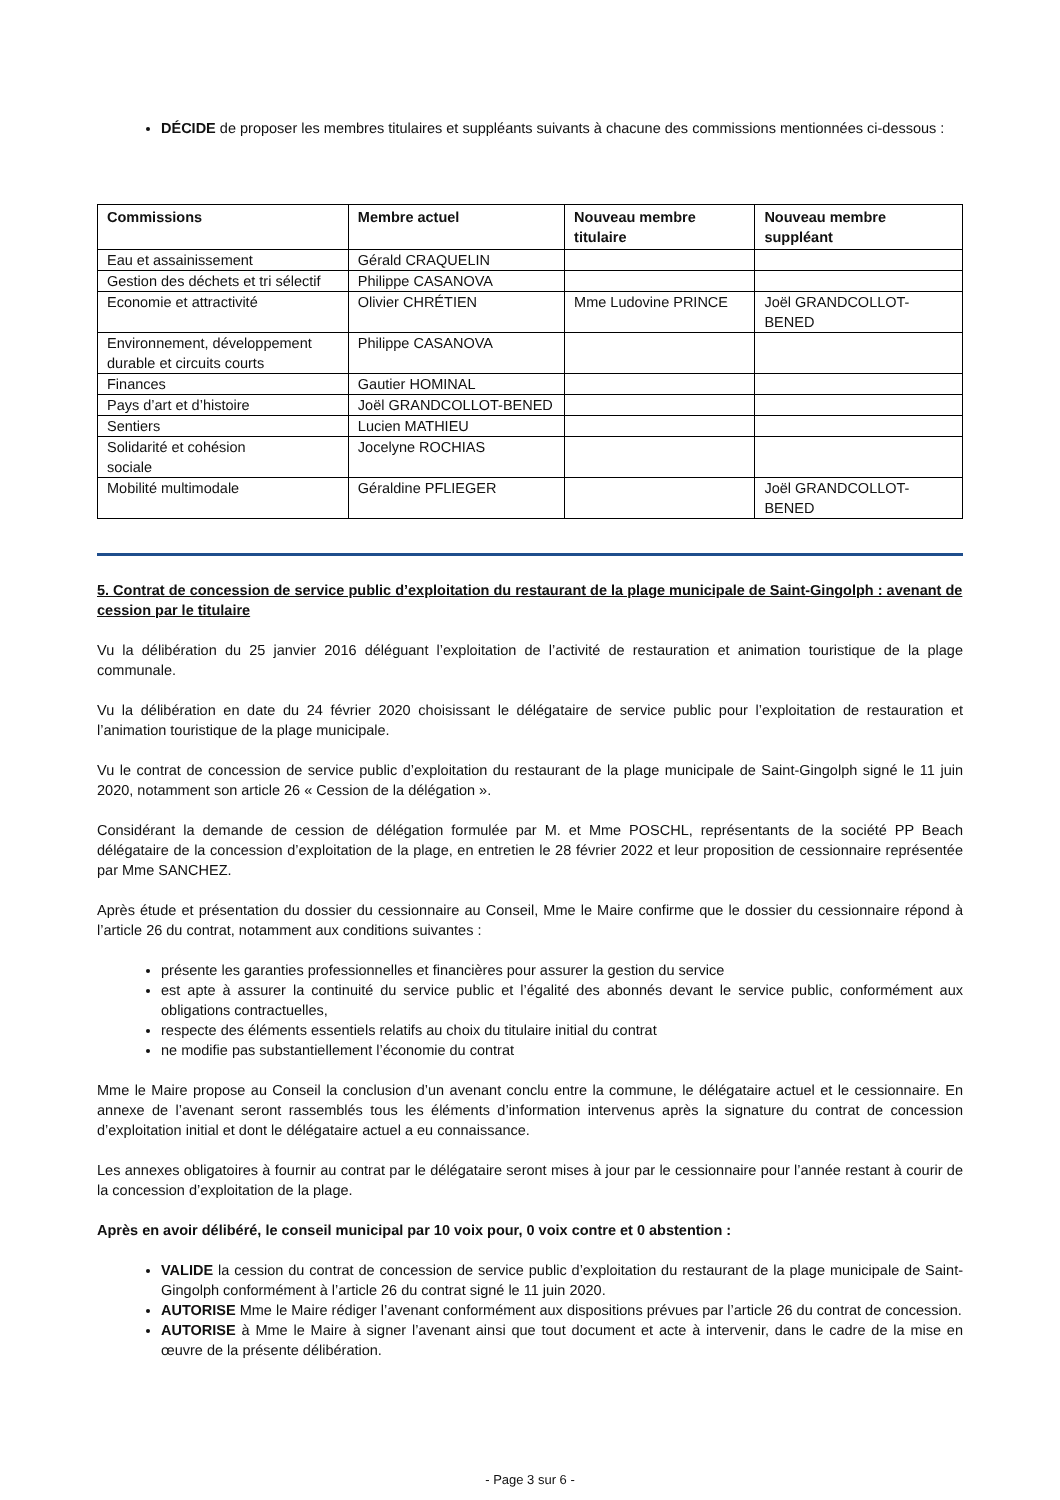DÉCIDE de proposer les membres titulaires et suppléants suivants à chacune des commissions mentionnées ci-dessous :
| Commissions | Membre actuel | Nouveau membre titulaire | Nouveau membre suppléant |
| --- | --- | --- | --- |
| Eau et assainissement | Gérald CRAQUELIN | | |
| Gestion des déchets et tri sélectif | Philippe CASANOVA | | |
| Economie et attractivité | Olivier CHRÉTIEN | Mme Ludovine PRINCE | Joël GRANDCOLLOT-BENED |
| Environnement, développement durable et circuits courts | Philippe CASANOVA | | |
| Finances | Gautier HOMINAL | | |
| Pays d’art et d’histoire | Joël GRANDCOLLOT-BENED | | |
| Sentiers | Lucien MATHIEU | | |
| Solidarité et cohésion sociale | Jocelyne ROCHIAS | | |
| Mobilité multimodale | Géraldine PFLIEGER | | Joël GRANDCOLLOT-BENED |
5. Contrat de concession de service public d’exploitation du restaurant de la plage municipale de Saint-Gingolph : avenant de cession par le titulaire
Vu la délibération du 25 janvier 2016 déléguant l’exploitation de l’activité de restauration et animation touristique de la plage communale.
Vu la délibération en date du 24 février 2020 choisissant le délégataire de service public pour l’exploitation de restauration et l’animation touristique de la plage municipale.
Vu le contrat de concession de service public d’exploitation du restaurant de la plage municipale de Saint-Gingolph signé le 11 juin 2020, notamment son article 26 « Cession de la délégation ».
Considérant la demande de cession de délégation formulée par M. et Mme POSCHL, représentants de la société PP Beach délégataire de la concession d’exploitation de la plage, en entretien le 28 février 2022 et leur proposition de cessionnaire représentée par Mme SANCHEZ.
Après étude et présentation du dossier du cessionnaire au Conseil, Mme le Maire confirme que le dossier du cessionnaire répond à l’article 26 du contrat, notamment aux conditions suivantes :
présente les garanties professionnelles et financières pour assurer la gestion du service
est apte à assurer la continuité du service public et l’égalité des abonnés devant le service public, conformément aux obligations contractuelles,
respecte des éléments essentiels relatifs au choix du titulaire initial du contrat
ne modifie pas substantiellement l’économie du contrat
Mme le Maire propose au Conseil la conclusion d’un avenant conclu entre la commune, le délégataire actuel et le cessionnaire. En annexe de l’avenant seront rassemblés tous les éléments d’information intervenus après la signature du contrat de concession d’exploitation initial et dont le délégataire actuel a eu connaissance.
Les annexes obligatoires à fournir au contrat par le délégataire seront mises à jour par le cessionnaire pour l’année restant à courir de la concession d’exploitation de la plage.
Après en avoir délibéré, le conseil municipal par 10 voix pour, 0 voix contre et 0 abstention :
VALIDE la cession du contrat de concession de service public d’exploitation du restaurant de la plage municipale de Saint-Gingolph conformément à l’article 26 du contrat signé le 11 juin 2020.
AUTORISE Mme le Maire rédiger l’avenant conformément aux dispositions prévues par l’article 26 du contrat de concession.
AUTORISE à Mme le Maire à signer l’avenant ainsi que tout document et acte à intervenir, dans le cadre de la mise en œuvre de la présente délibération.
- Page 3 sur 6 -